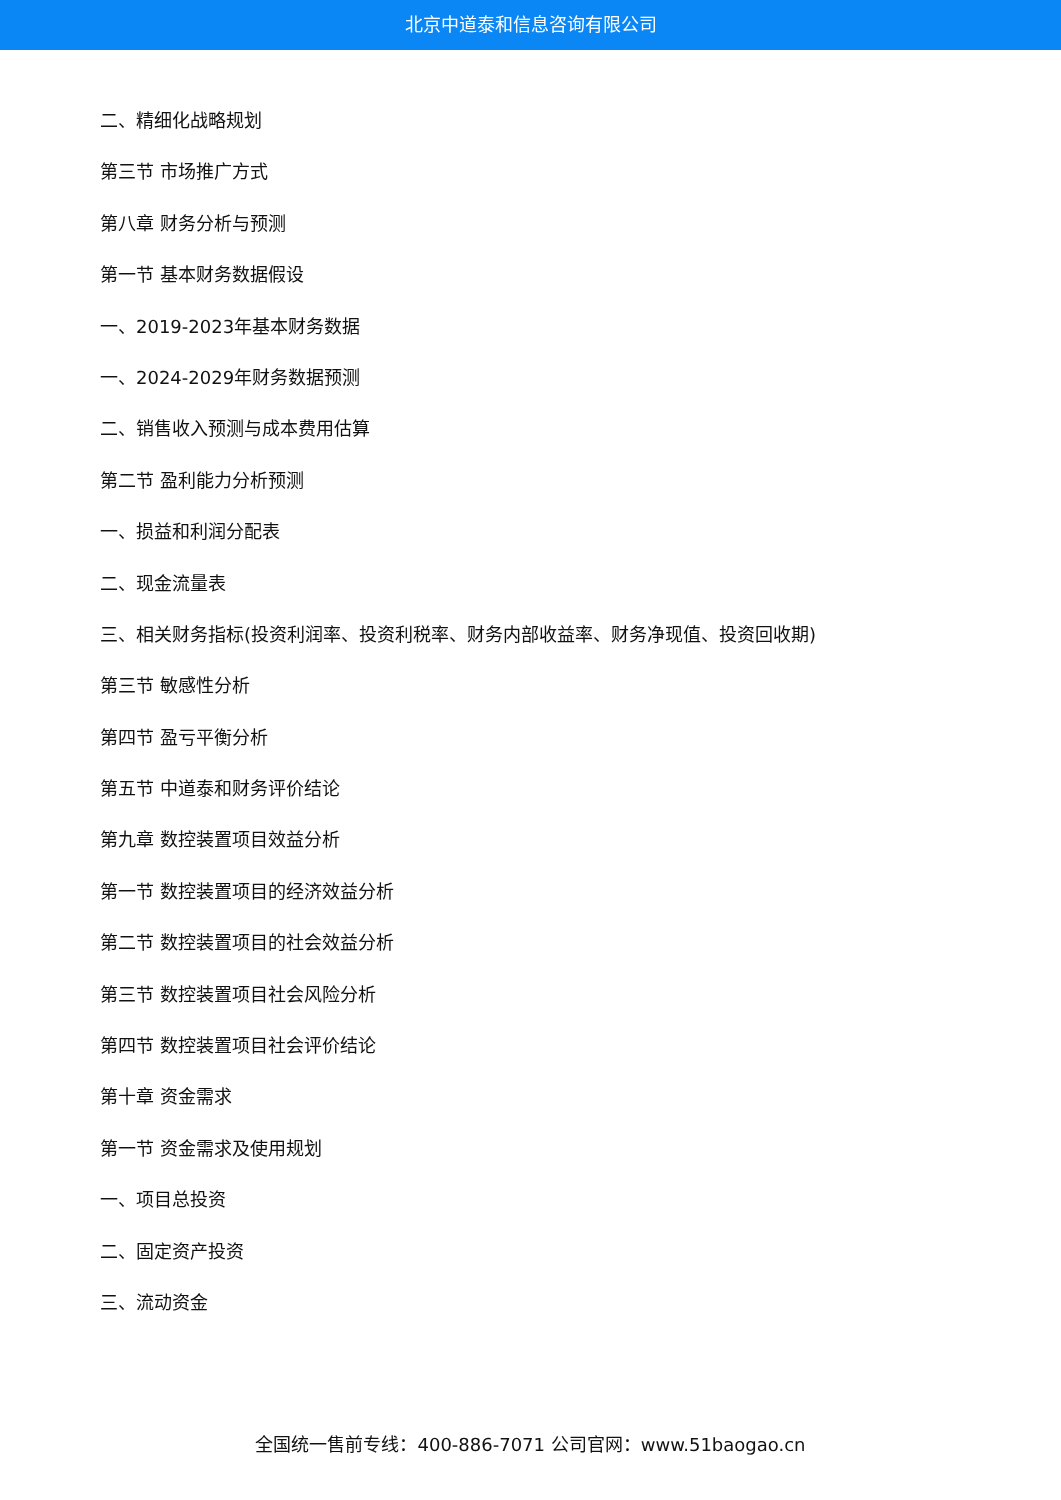北京中道泰和信息咨询有限公司
二、精细化战略规划
第三节 市场推广方式
第八章 财务分析与预测
第一节 基本财务数据假设
一、2019-2023年基本财务数据
一、2024-2029年财务数据预测
二、销售收入预测与成本费用估算
第二节 盈利能力分析预测
一、损益和利润分配表
二、现金流量表
三、相关财务指标(投资利润率、投资利税率、财务内部收益率、财务净现值、投资回收期)
第三节 敏感性分析
第四节 盈亏平衡分析
第五节 中道泰和财务评价结论
第九章 数控装置项目效益分析
第一节 数控装置项目的经济效益分析
第二节 数控装置项目的社会效益分析
第三节 数控装置项目社会风险分析
第四节 数控装置项目社会评价结论
第十章 资金需求
第一节 资金需求及使用规划
一、项目总投资
二、固定资产投资
三、流动资金
全国统一售前专线：400-886-7071 公司官网：www.51baogao.cn